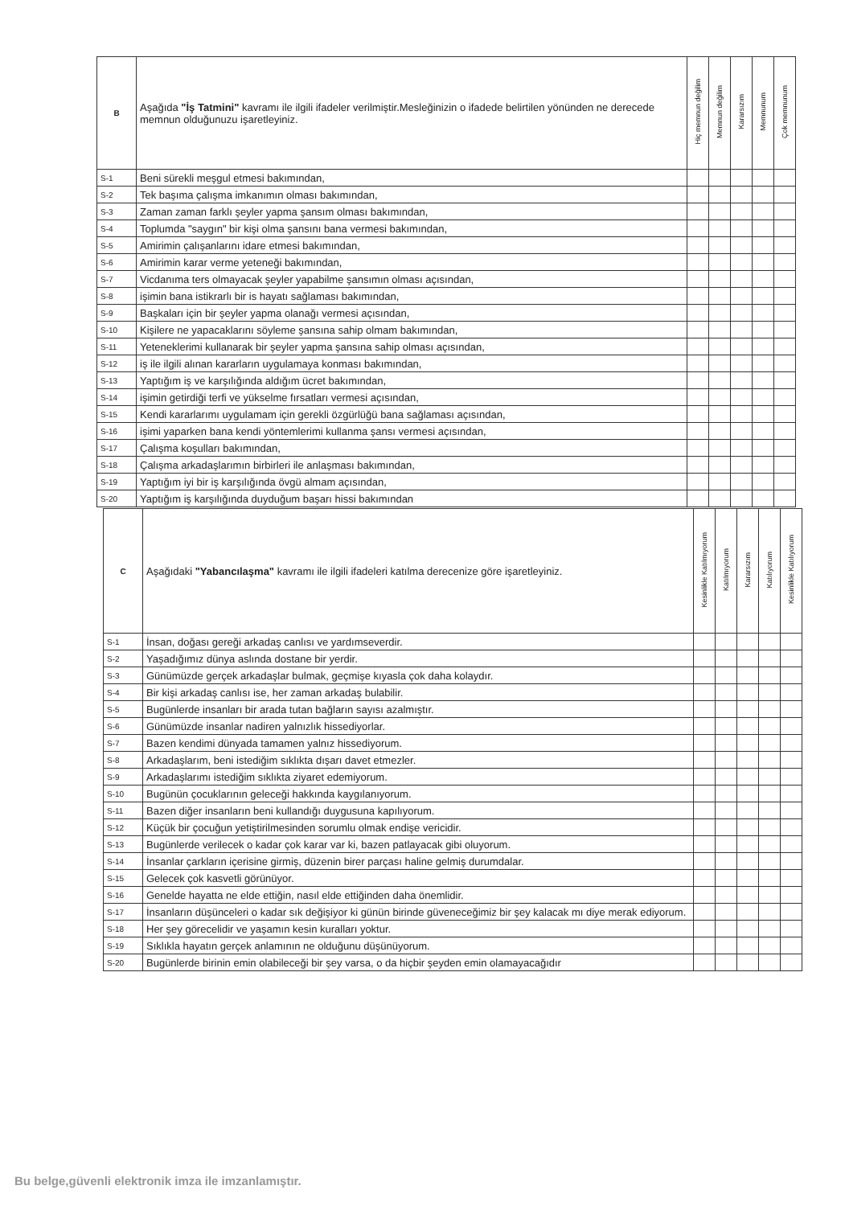| B | Aşağıda "İş Tatmini" kavramı ile ilgili ifadeler verilmiştir.Mesleğinizin o ifadede belirtilen yönünden ne derecede memnun olduğunuzu işaretleyiniz. | Hiç memnun değilim | Memnun değilim | Kararsızım | Memnunum | Çok memnunum |
| S-1 | Beni sürekli meşgul etmesi bakımından, | | | | | |
| S-2 | Tek başıma çalışma imkanımın olması bakımından, | | | | | |
| S-3 | Zaman zaman farklı şeyler yapma şansım olması bakımından, | | | | | |
| S-4 | Toplumda "saygın" bir kişi olma şansını bana vermesi bakımından, | | | | | |
| S-5 | Amirimin çalışanlarını idare etmesi bakımından, | | | | | |
| S-6 | Amirimin karar verme yeteneği bakımından, | | | | | |
| S-7 | Vicdanıma ters olmayacak şeyler yapabilme şansımın olması açısından, | | | | | |
| S-8 | işimin bana istikrarlı bir is hayatı sağlaması bakımından, | | | | | |
| S-9 | Başkaları için bir şeyler yapma olanağı vermesi açısından, | | | | | |
| S-10 | Kişilere ne yapacaklarını söyleme şansına sahip olmam bakımından, | | | | | |
| S-11 | Yeteneklerimi kullanarak bir şeyler yapma şansına sahip olması açısından, | | | | | |
| S-12 | iş ile ilgili alınan kararların uygulamaya konması bakımından, | | | | | |
| S-13 | Yaptığım iş ve karşılığında aldığım ücret bakımından, | | | | | |
| S-14 | işimin getirdiği terfi ve yükselme fırsatları vermesi açısından, | | | | | |
| S-15 | Kendi kararlarımı uygulamam için gerekli özgürlüğü bana sağlaması açısından, | | | | | |
| S-16 | işimi yaparken bana kendi yöntemlerimi kullanma şansı vermesi açısından, | | | | | |
| S-17 | Çalışma koşulları bakımından, | | | | | |
| S-18 | Çalışma arkadaşlarımın birbirleri ile anlaşması bakımından, | | | | | |
| S-19 | Yaptığım iyi bir iş karşılığında övgü almam açısından, | | | | | |
| S-20 | Yaptığım iş karşılığında duyduğum başarı hissi bakımından | | | | | |
| C | Aşağıdaki "Yabancılaşma" kavramı ile ilgili ifadeleri katılma derecenize göre işaretleyiniz. | Kesinlikle Katılmıyorum | Katılmıyorum | Kararsızım | Katılıyorum | Kesinlikle Katılıyorum |
| S-1 | İnsan, doğası gereği arkadaş canlısı ve yardımseverdir. | | | | | |
| S-2 | Yaşadığımız dünya aslında dostane bir yerdir. | | | | | |
| S-3 | Günümüzde gerçek arkadaşlar bulmak, geçmişe kıyasla çok daha kolaydır. | | | | | |
| S-4 | Bir kişi arkadaş canlısı ise, her zaman arkadaş bulabilir. | | | | | |
| S-5 | Bugünlerde insanları bir arada tutan bağların sayısı azalmıştır. | | | | | |
| S-6 | Günümüzde insanlar nadiren yalnızlık hissediyorlar. | | | | | |
| S-7 | Bazen kendimi dünyada tamamen yalnız hissediyorum. | | | | | |
| S-8 | Arkadaşlarım, beni istediğim sıklıkta dışarı davet etmezler. | | | | | |
| S-9 | Arkadaşlarımı istediğim sıklıkta ziyaret edemiyorum. | | | | | |
| S-10 | Bugünün çocuklarının geleceği hakkında kaygılanıyorum. | | | | | |
| S-11 | Bazen diğer insanların beni kullandığı duygusuna kapılıyorum. | | | | | |
| S-12 | Küçük bir çocuğun yetiştirilmesinden sorumlu olmak endişe vericidir. | | | | | |
| S-13 | Bugünlerde verilecek o kadar çok karar var ki, bazen patlayacak gibi oluyorum. | | | | | |
| S-14 | İnsanlar çarkların içerisine girmiş, düzenin birer parçası haline gelmiş durumdalar. | | | | | |
| S-15 | Gelecek çok kasvetli görünüyor. | | | | | |
| S-16 | Genelde hayatta ne elde ettiğin, nasıl elde ettiğinden daha önemlidir. | | | | | |
| S-17 | İnsanların düşünceleri o kadar sık değişiyor ki günün birinde güveneceğimiz bir şey kalacak mı diye merak ediyorum. | | | | | |
| S-18 | Her şey görecelidir ve yaşamın kesin kuralları yoktur. | | | | | |
| S-19 | Sıklıkla hayatın gerçek anlamının ne olduğunu düşünüyorum. | | | | | |
| S-20 | Bugünlerde birinin emin olabileceği bir şey varsa, o da hiçbir şeyden emin olamayacağıdır | | | | | |
Bu belge,güvenli elektronik imza ile imzanlamıştır.